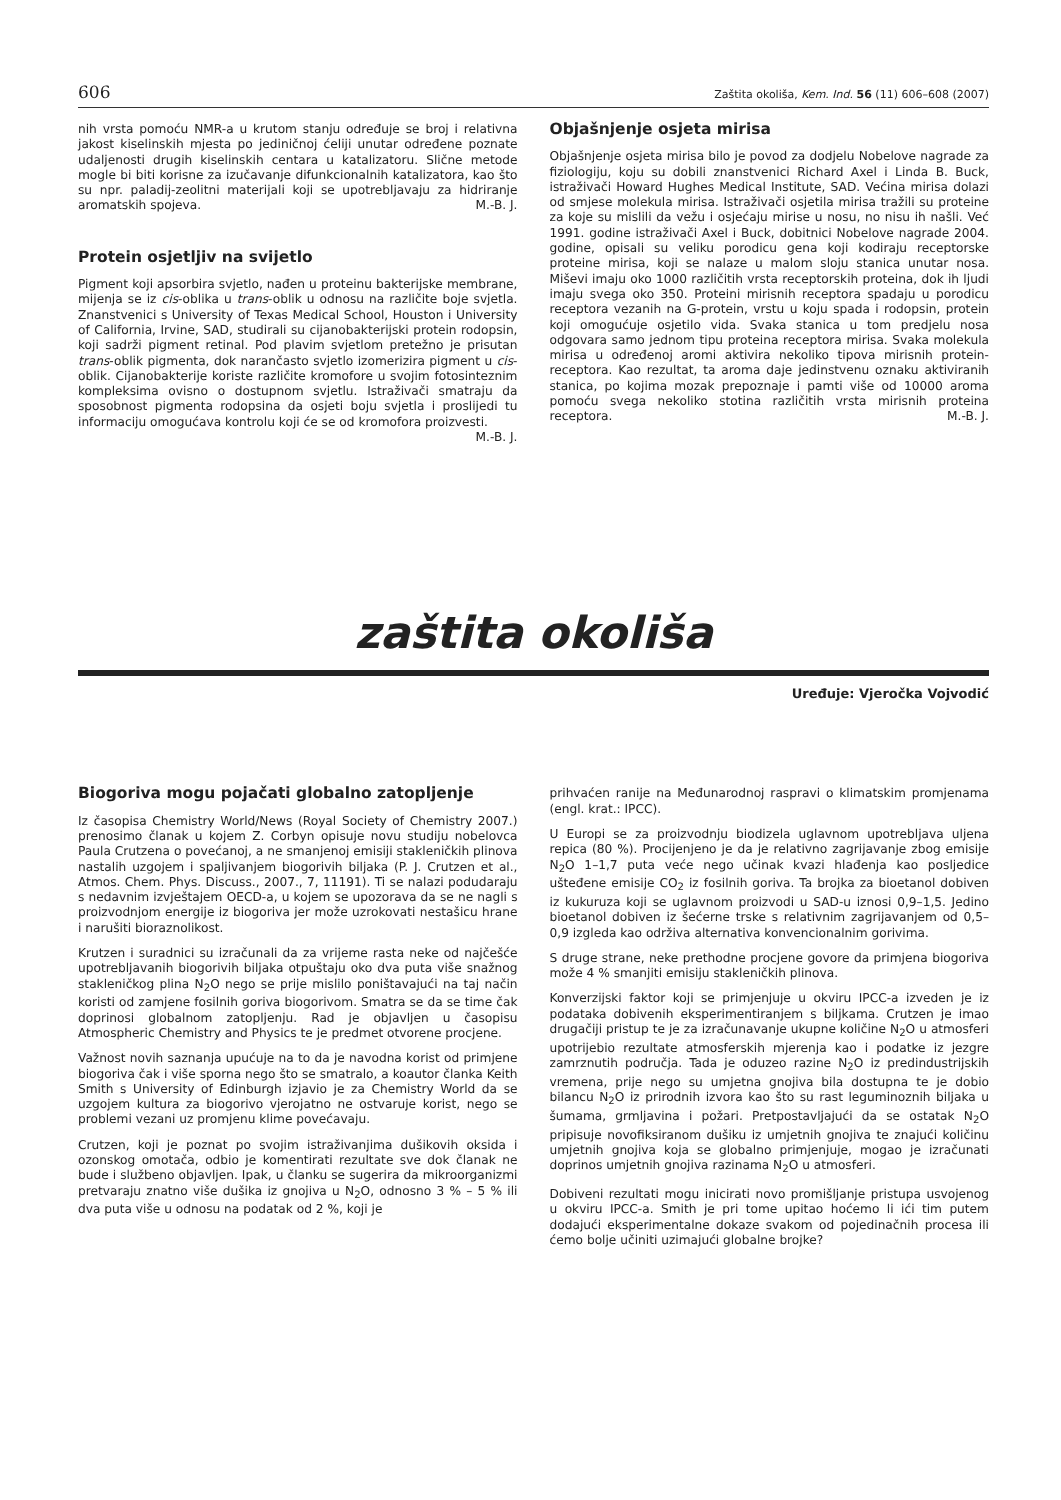606 Zaštita okoliša, Kem. Ind. 56 (11) 606–608 (2007)
nih vrsta pomoću NMR-a u krutom stanju određuje se broj i relativna jakost kiselinskih mjesta po jediničnoj ćeliji unutar određene poznate udaljenosti drugih kiselinskih centara u katalizatoru. Slične metode mogle bi biti korisne za izučavanje difunkcionalnih katalizatora, kao što su npr. paladij-zeolitni materijali koji se upotrebljavaju za hidriranje aromatskih spojeva. M.-B. J.
Protein osjetljiv na svijetlo
Pigment koji apsorbira svjetlo, nađen u proteinu bakterijske membrane, mijenja se iz cis-oblika u trans-oblik u odnosu na različite boje svjetla. Znanstvenici s University of Texas Medical School, Houston i University of California, Irvine, SAD, studirali su cijanobakterijski protein rodopsin, koji sadrži pigment retinal. Pod plavim svjetlom pretežno je prisutan trans-oblik pigmenta, dok narančasto svjetlo izomerizira pigment u cis-oblik. Cijanobakterije koriste različite kromofore u svojim fotosinteznim kompleksima ovisno o dostupnom svjetlu. Istraživači smatraju da sposobnost pigmenta rodopsina da osjeti boju svjetla i proslijedi tu informaciju omogućava kontrolu koji će se od kromofora proizvesti. M.-B. J.
Objašnjenje osjeta mirisa
Objašnjenje osjeta mirisa bilo je povod za dodjelu Nobelove nagrade za fiziologiju, koju su dobili znanstvenici Richard Axel i Linda B. Buck, istraživači Howard Hughes Medical Institute, SAD. Većina mirisa dolazi od smjese molekula mirisa. Istraživači osjetila mirisa tražili su proteine za koje su mislili da vežu i osjećaju mirise u nosu, no nisu ih našli. Već 1991. godine istraživači Axel i Buck, dobitnici Nobelove nagrade 2004. godine, opisali su veliku porodicu gena koji kodiraju receptorske proteine mirisa, koji se nalaze u malom sloju stanica unutar nosa. Miševi imaju oko 1000 različitih vrsta receptorskih proteina, dok ih ljudi imaju svega oko 350. Proteini mirisnih receptora spadaju u porodicu receptora vezanih na G-protein, vrstu u koju spada i rodopsin, protein koji omogućuje osjetilo vida. Svaka stanica u tom predjelu nosa odgovara samo jednom tipu proteina receptora mirisa. Svaka molekula mirisa u određenoj aromi aktivira nekoliko tipova mirisnih protein-receptora. Kao rezultat, ta aroma daje jedinstvenu oznaku aktiviranih stanica, po kojima mozak prepoznaje i pamti više od 10000 aroma pomoću svega nekoliko stotina različitih vrsta mirisnih proteina receptora. M.-B. J.
zaštita okoliša
Uređuje: Vjeročka Vojvodić
Biogoriva mogu pojačati globalno zatopljenje
Iz časopisa Chemistry World/News (Royal Society of Chemistry 2007.) prenosimo članak u kojem Z. Corbyn opisuje novu studiju nobelovca Paula Crutzena o povećanoj, a ne smanjenoj emisiji stakleničkih plinova nastalih uzgojem i spaljivanjem biogorivih biljaka (P. J. Crutzen et al., Atmos. Chem. Phys. Discuss., 2007., 7, 11191). Ti se nalazi podudaraju s nedavnim izvještajem OECD-a, u kojem se upozorava da se ne nagli s proizvodnjom energije iz biogoriva jer može uzrokovati nestašicu hrane i narušiti bioraznolikost.
Krutzen i suradnici su izračunali da za vrijeme rasta neke od najčešće upotrebljavanih biogorivih biljaka otpuštaju oko dva puta više snažnog stakleničkog plina N<sub>2</sub>O nego se prije mislilo poništavajući na taj način koristi od zamjene fosilnih goriva biogorivom. Smatra se da se time čak doprinosi globalnom zatopljenju. Rad je objavljen u časopisu Atmospheric Chemistry and Physics te je predmet otvorene procjene.
Važnost novih saznanja upućuje na to da je navodna korist od primjene biogoriva čak i više sporna nego što se smatralo, a koautor članka Keith Smith s University of Edinburgh izjavio je za Chemistry World da se uzgojem kultura za biogorivo vjerojatno ne ostvaruje korist, nego se problemi vezani uz promjenu klime povećavaju.
Crutzen, koji je poznat po svojim istraživanjima dušikovih oksida i ozonskog omotača, odbio je komentirati rezultate sve dok članak ne bude i službeno objavljen. Ipak, u članku se sugerira da mikroorganizmi pretvaraju znatno više dušika iz gnojiva u N<sub>2</sub>O, odnosno 3 % – 5 % ili dva puta više u odnosu na podatak od 2 %, koji je
prihvaćen ranije na Međunarodnoj raspravi o klimatskim promjenama (engl. krat.: IPCC).
U Europi se za proizvodnju biodizela uglavnom upotrebljava uljena repica (80 %). Procijenjeno je da je relativno zagrijavanje zbog emisije N<sub>2</sub>O 1–1,7 puta veće nego učinak kvazi hlađenja kao posljedice ušteđene emisije CO<sub>2</sub> iz fosilnih goriva. Ta brojka za bioetanol dobiven iz kukuruza koji se uglavnom proizvodi u SAD-u iznosi 0,9–1,5. Jedino bioetanol dobiven iz šećerne trske s relativnim zagrijavanjem od 0,5–0,9 izgleda kao održiva alternativa konvencionalnim gorivima.
S druge strane, neke prethodne procjene govore da primjena biogoriva može 4 % smanjiti emisiju stakleničkih plinova.
Konverzijski faktor koji se primjenjuje u okviru IPCC-a izveden je iz podataka dobivenih eksperimentiranjem s biljkama. Crutzen je imao drugačiji pristup te je za izračunavanje ukupne količine N<sub>2</sub>O u atmosferi upotrijebio rezultate atmosferskih mjerenja kao i podatke iz jezgre zamrznutih područja. Tada je oduzeo razine N<sub>2</sub>O iz predindustrijskih vremena, prije nego su umjetna gnojiva bila dostupna te je dobio bilancu N<sub>2</sub>O iz prirodnih izvora kao što su rast leguminoznih biljaka u šumama, grmljavina i požari. Pretpostavljajući da se ostatak N<sub>2</sub>O pripisuje novofiksiranom dušiku iz umjetnih gnojiva te znajući količinu umjetnih gnojiva koja se globalno primjenjuje, mogao je izračunati doprinos umjetnih gnojiva razinama N<sub>2</sub>O u atmosferi.
Dobiveni rezultati mogu inicirati novo promišljanje pristupa usvojenog u okviru IPCC-a. Smith je pri tome upitao hoćemo li ići tim putem dodajući eksperimentalne dokaze svakom od pojedinačnih procesa ili ćemo bolje učiniti uzimajući globalne brojke?